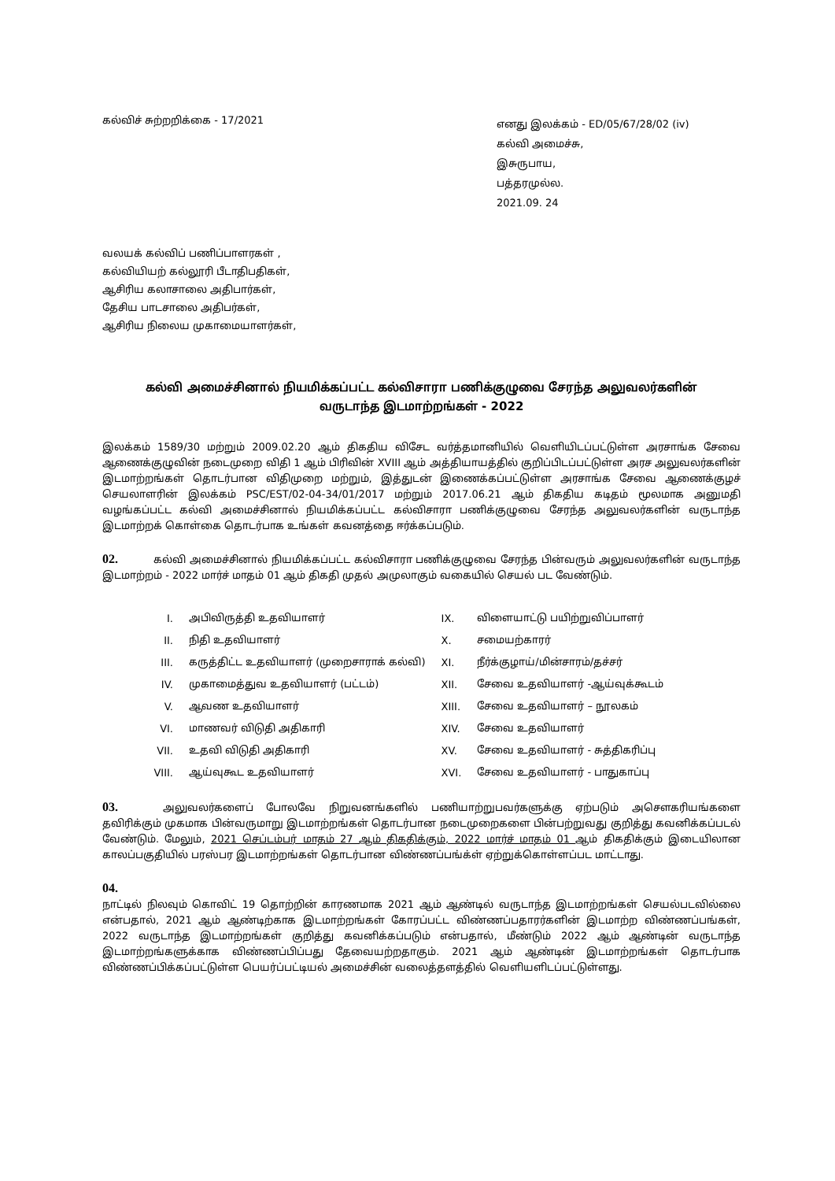கல்விச் சுற்றறிக்கை - 17/2021
எனது இலக்கம் - ED/05/67/28/02 (iv)
கல்வி அமைச்சு,
இசுருபாய,
பத்தரமுல்ல.
2021.09. 24
வலயக் கல்விப் பணிப்பாளரகள் ,
கல்வியியற் கல்லூரி பீடாதிபதிகள்,
ஆசிரிய கலாசாலை அதிபார்கள்,
தேசிய பாடசாலை அதிபர்கள்,
ஆசிரிய நிலைய முகாமையாளர்கள்,
கல்வி அமைச்சினால் நியமிக்கப்பட்ட கல்விசாரா பணிக்குழுவை சேரந்த அலுவலர்களின்
வருடாந்த இடமாற்றங்கள் - 2022
இலக்கம் 1589/30 மற்றும் 2009.02.20 ஆம் திகதிய விசேட வர்த்தமானியில் வெளியிடப்பட்டுள்ள அரசாங்க சேவை ஆணைக்குழுவின் நடைமுறை விதி 1 ஆம் பிரிவின் XVIII ஆம் அத்தியாயத்தில் குறிப்பிடப்பட்டுள்ள அரச அலுவலர்களின் இடமாற்றங்கள் தொடர்பான விதிமுறை மற்றும், இத்துடன் இணைக்கப்பட்டுள்ள அரசாங்க சேவை ஆணைக்குழச் செயலாளரின் இலக்கம் PSC/EST/02-04-34/01/2017 மற்றும் 2017.06.21 ஆம் திகதிய கடிதம் மூலமாக அனுமதி வழங்கப்பட்ட கல்வி அமைச்சினால் நியமிக்கப்பட்ட கல்விசாரா பணிக்குழுவை சேரந்த அலுவலர்களின் வருடாந்த இடமாற்றக் கொள்கை தொடர்பாக உங்கள் கவனத்தை ஈர்க்கப்படும்.
02. கல்வி அமைச்சினால் நியமிக்கப்பட்ட கல்விசாரா பணிக்குழுவை சேரந்த பின்வரும் அலுவலர்களின் வருடாந்த இடமாற்றம் - 2022 மார்ச் மாதம் 01 ஆம் திகதி முதல் அமுலாகும் வகையில் செயல் பட வேண்டும்.
| I. | அபிவிருத்தி உதவியாளர் | IX. | விளையாட்டு பயிற்றுவிப்பாளர் |
| II. | நிதி உதவியாளர் | X. | சமையற்காரர் |
| III. | கருத்திட்ட உதவியாளர் (முறைசாராக் கல்வி) | XI. | நீர்க்குழாய்/மின்சாரம்/தச்சர் |
| IV. | முகாமைத்துவ உதவியாளர் (பட்டம்) | XII. | சேவை உதவியாளர் -ஆய்வுக்கூடம் |
| V. | ஆவண உதவியாளர் | XIII. | சேவை உதவியாளர் – நூலகம் |
| VI. | மாணவர் விடுதி அதிகாரி | XIV. | சேவை உதவியாளர் |
| VII. | உதவி விடுதி அதிகாரி | XV. | சேவை உதவியாளர் - சுத்திகரிப்பு |
| VIII. | ஆய்வுகூட உதவியாளர் | XVI. | சேவை உதவியாளர் - பாதுகாப்பு |
03. அலுவலர்களைப் போலவே நிறுவனங்களில் பணியாற்றுபவர்களுக்கு ஏற்படும் அசௌகரியங்களை தவிரிக்கும் முகமாக பின்வருமாறு இடமாற்றங்கள் தொடர்பான நடைமுறைகளை பின்பற்றுவது குறித்து கவனிக்கப்படல் வேண்டும். மேலும், 2021 செப்டம்பர் மாதம் 27 ஆம் திகதிக்கும், 2022 மார்ச் மாதம் 01 ஆம் திகதிக்கும் இடையிலான காலப்பகுதியில் பரஸ்பர இடமாற்றங்கள் தொடர்பான விண்ணப்பங்க்ள் ஏற்றுக்கொள்ளப்பட மாட்டாது.
04.
நாட்டில் நிலவும் கொவிட் 19 தொற்றின் காரணமாக 2021 ஆம் ஆண்டில் வருடாந்த இடமாற்றங்கள் செயல்படவில்லை என்பதால், 2021 ஆம் ஆண்டிற்காக இடமாற்றங்கள் கோரப்பட்ட விண்ணப்பதாரர்களின் இடமாற்ற விண்ணப்பங்கள், 2022 வருடாந்த இடமாற்றங்கள் குறித்து கவனிக்கப்படும் என்பதால், மீண்டும் 2022 ஆம் ஆண்டின் வருடாந்த இடமாற்றங்களுக்காக விண்ணப்பிப்பது தேவையற்றதாகும். 2021 ஆம் ஆண்டின் இடமாற்றங்கள் தொடர்பாக விண்ணப்பிக்கப்பட்டுள்ள பெயர்ப்பட்டியல் அமைச்சின் வலைத்தளத்தில் வெளியளிடப்பட்டுள்ளது.